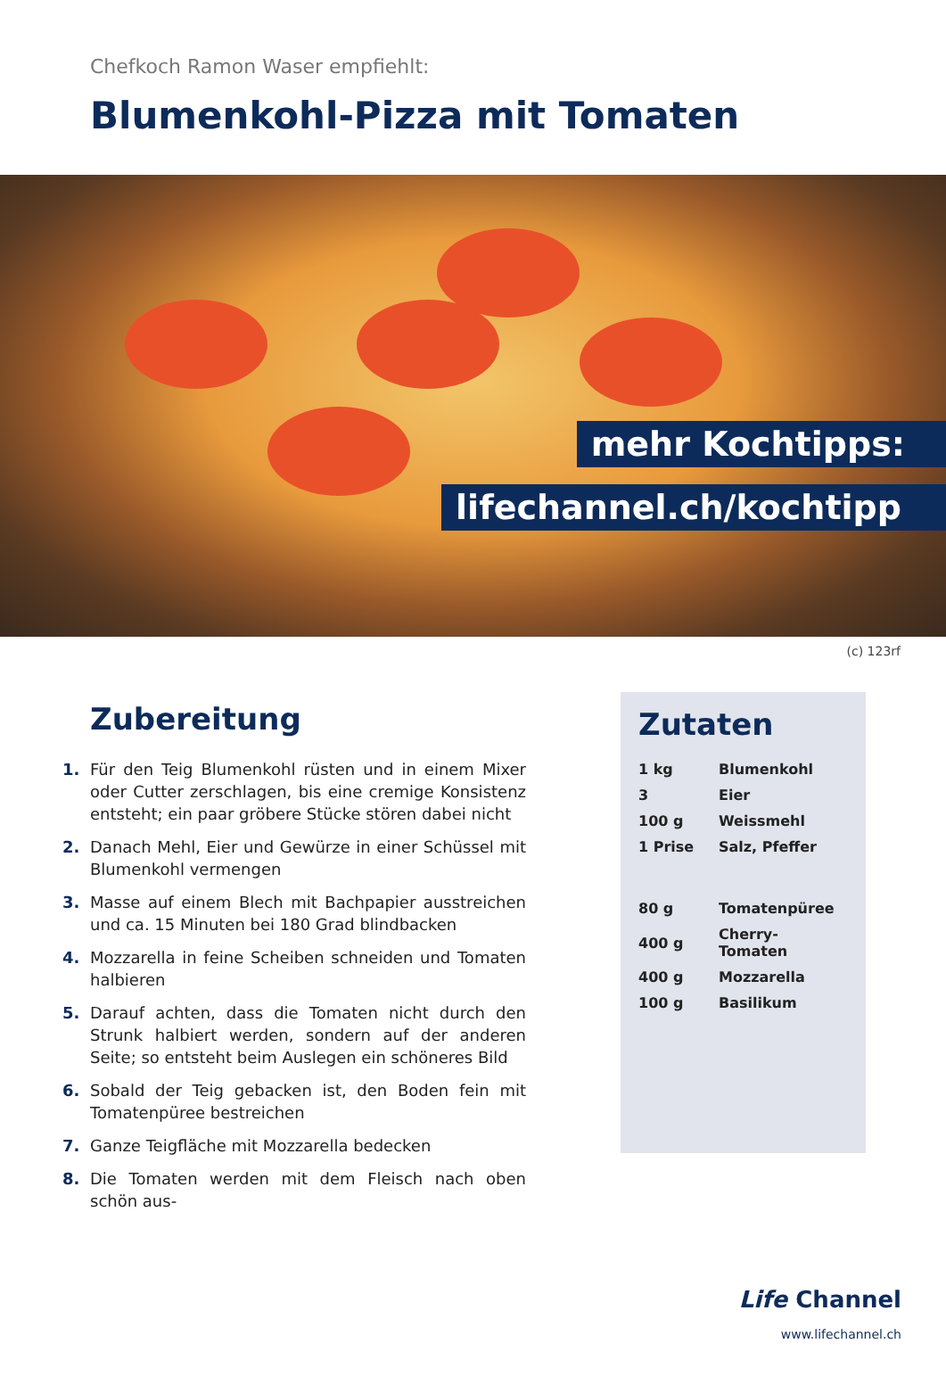Chefkoch Ramon Waser empfiehlt:
Blumenkohl-Pizza mit Tomaten
mehr Kochtipps:
lifechannel.ch/kochtipp
(c) 123rf
Zubereitung
1. Für den Teig Blumenkohl rüsten und in einem Mixer oder Cutter zerschlagen, bis eine cremige Konsistenz entsteht; ein paar gröbere Stücke stören dabei nicht
2. Danach Mehl, Eier und Gewürze in einer Schüssel mit Blumenkohl vermengen
3. Masse auf einem Blech mit Bachpapier ausstreichen und ca. 15 Minuten bei 180 Grad blindbacken
4. Mozzarella in feine Scheiben schneiden und Tomaten halbieren
5. Darauf achten, dass die Tomaten nicht durch den Strunk halbiert werden, sondern auf der anderen Seite; so entsteht beim Auslegen ein schöneres Bild
6. Sobald der Teig gebacken ist, den Boden fein mit Tomatenpüree bestreichen
7. Ganze Teigfläche mit Mozzarella bedecken
8. Die Tomaten werden mit dem Fleisch nach oben schön aus-
Zutaten
| 1 kg | Blumenkohl |
| 3 | Eier |
| 100 g | Weissmehl |
| 1 Prise | Salz, Pfeffer |
| 80 g | Tomatenpüree |
| 400 g | Cherry-Tomaten |
| 400 g | Mozzarella |
| 100 g | Basilikum |
Life Channel
www.lifechannel.ch